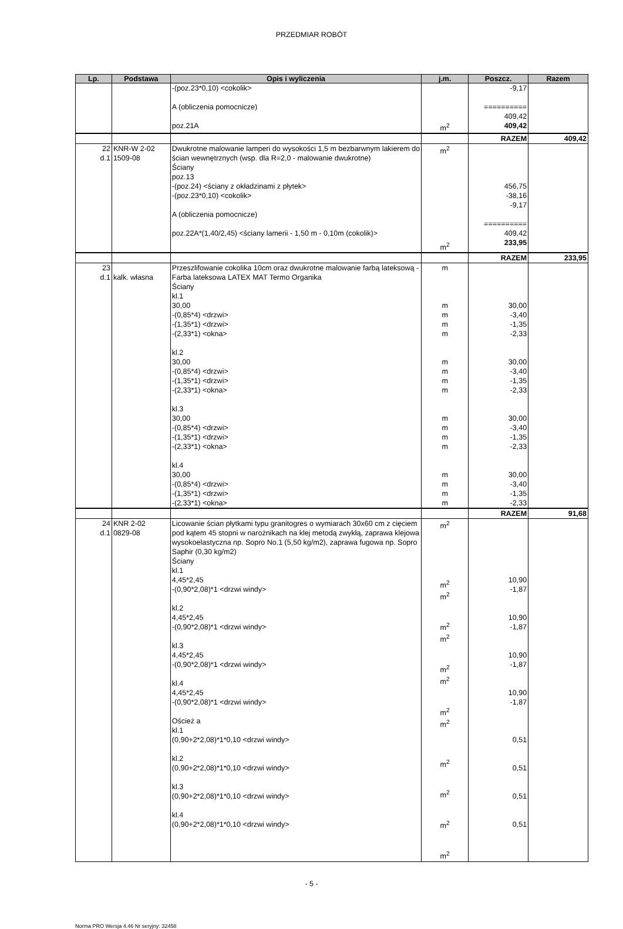PRZEDMIAR ROBÓT
| Lp. | Podstawa | Opis i wyliczenia | j.m. | Poszcz. | Razem |
| --- | --- | --- | --- | --- | --- |
| | | -(poz.23*0,10) <cokolik> A (obliczenia pomocnicze) poz.21A | m<sup>2</sup> | -9,17 ========== 409,42 409,42 | |
| | | | | RAZEM | 409,42 |
| 22 d.1 | KNR-W 2-02 1509-08 | Dwukrotne malowanie lamperi do wysokości 1,5 m bezbarwnym lakierem do ścian wewnętrznych (wsp. dla R=2,0 - malowanie dwukrotne) Ściany poz.13 -(poz.24) <ściany z okładzinami z płytek> -(poz.23*0,10) <cokolik> A (obliczenia pomocnicze) poz.22A*(1,40/2,45) <ściany lamerii - 1,50 m - 0,10m (cokolik)> | m<sup>2</sup> m<sup>2</sup> | 456,75 -38,16 -9,17 ========== 409,42 233,95 | |
| | | | | RAZEM | 233,95 |
| 23 d.1 | kalk. własna | Przeszlifowanie cokolika 10cm oraz dwukrotne malowanie farbą lateksową - Farba lateksowa LATEX MAT Termo Organika Ściany kl.1 30,00 -(0,85*4) <drzwi> -(1,35*1) <drzwi> -(2,33*1) <okna> kl.2 30,00 -(0,85*4) <drzwi> -(1,35*1) <drzwi> -(2,33*1) <okna> kl.3 30,00 -(0,85*4) <drzwi> -(1,35*1) <drzwi> -(2,33*1) <okna> kl.4 30,00 -(0,85*4) <drzwi> -(1,35*1) <drzwi> -(2,33*1) <okna> | m m m m m m m m m m m m m m m m m | 30,00 -3,40 -1,35 -2,33 30,00 -3,40 -1,35 -2,33 30,00 -3,40 -1,35 -2,33 30,00 -3,40 -1,35 -2,33 | |
| | | | | RAZEM | 91,68 |
| 24 d.1 | KNR 2-02 0829-08 | Licowanie ścian płytkami typu granitogres o wymiarach 30x60 cm z cięciem pod kątem 45 stopni w narożnikach na klej metodą zwykłą, zaprawa klejowa wysokoelastyczna np. Sopro No.1 (5,50 kg/m2), zaprawa fugowa np. Sopro Saphir (0,30 kg/m2) Ściany kl.1 4,45*2,45 -(0,90*2,08)*1 <drzwi windy> kl.2 4,45*2,45 -(0,90*2,08)*1 <drzwi windy> kl.3 4,45*2,45 -(0,90*2,08)*1 <drzwi windy> kl.4 4,45*2,45 -(0,90*2,08)*1 <drzwi windy> Oścież a kl.1 (0,90+2*2,08)*1*0,10 <drzwi windy> kl.2 (0,90+2*2,08)*1*0,10 <drzwi windy> kl.3 (0,90+2*2,08)*1*0,10 <drzwi windy> kl.4 (0,90+2*2,08)*1*0,10 <drzwi windy> | m<sup>2</sup> m<sup>2</sup> m<sup>2</sup> m<sup>2</sup> m<sup>2</sup> m<sup>2</sup> m<sup>2</sup> m<sup>2</sup> m<sup>2</sup> m<sup>2</sup> m<sup>2</sup> m<sup>2</sup> m<sup>2</sup> | 10,90 -1,87 10,90 -1,87 10,90 -1,87 10,90 -1,87 0,51 0,51 0,51 0,51 | |
- 5 -
Norma PRO Wersja 4.46 Nr seryjny: 32458